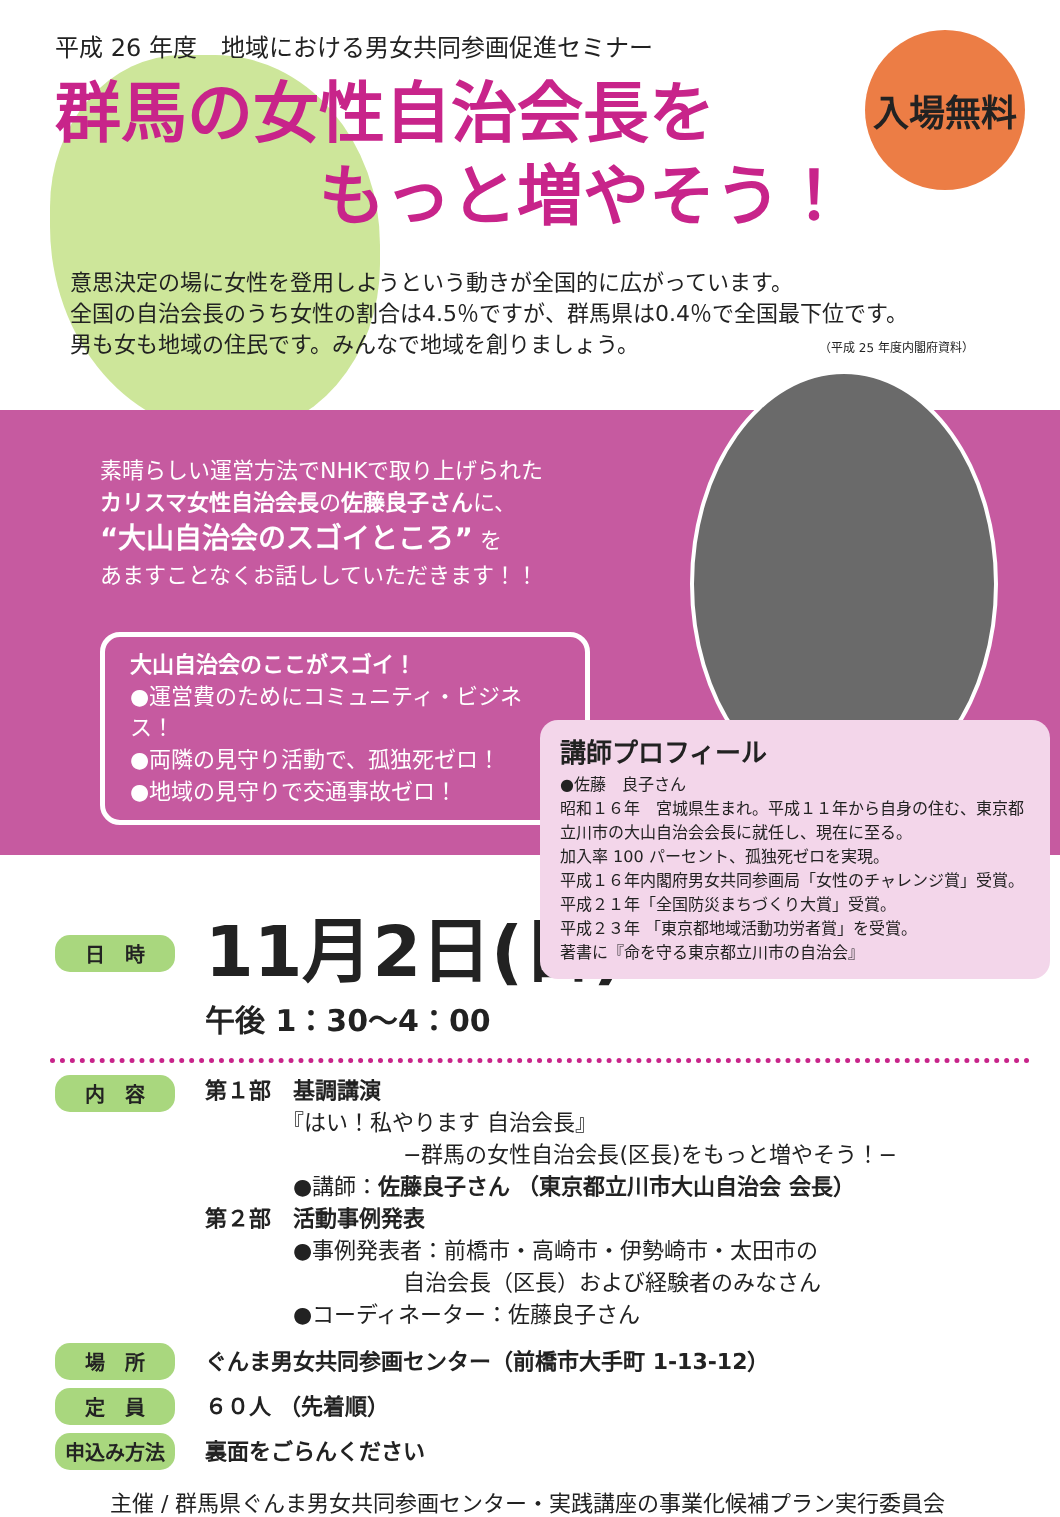入場無料
平成 26 年度　地域における男女共同参画促進セミナー
群馬の女性自治会長を
　　　　もっと増やそう！
意思決定の場に女性を登用しようという動きが全国的に広がっています。
全国の自治会長のうち女性の割合は4.5％ですが、群馬県は0.4％で全国最下位です。
男も女も地域の住民です。みんなで地域を創りましょう。 （平成 25 年度内閣府資料）
素晴らしい運営方法でNHKで取り上げられた
カリスマ女性自治会長の佐藤良子さんに、
“大山自治会のスゴイところ” を
あますことなくお話ししていただきます！！
大山自治会のここがスゴイ！
●運営費のためにコミュニティ・ビジネス！
●両隣の見守り活動で、孤独死ゼロ！
●地域の見守りで交通事故ゼロ！
講師プロフィール
●佐藤　良子さん
昭和１６年　宮城県生まれ。平成１１年から自身の住む、東京都立川市の大山自治会会長に就任し、現在に至る。
加入率 100 パーセント、孤独死ゼロを実現。
平成１６年内閣府男女共同参画局「女性のチャレンジ賞」受賞。
平成２１年「全国防災まちづくり大賞」受賞。
平成２３年 「東京都地域活動功労者賞」を受賞。
著書に『命を守る東京都立川市の自治会』
日　時
11月2日(日)
午後 1：30〜4：00
内　容
第１部　基調講演
　　　　『はい！私やります 自治会長』
　　　　　　　　　−群馬の女性自治会長(区長)をもっと増やそう！−
　　　　●講師：佐藤良子さん （東京都立川市大山自治会 会長）
第２部　活動事例発表
　　　　●事例発表者：前橋市・高崎市・伊勢崎市・太田市の
　　　　　　　　　自治会長（区長）および経験者のみなさん
　　　　●コーディネーター：佐藤良子さん
場　所 ぐんま男女共同参画センター（前橋市大手町 1-13-12）
定　員 ６０人 （先着順）
申込み方法 裏面をごらんください
主催 / 群馬県ぐんま男女共同参画センター・実践講座の事業化候補プラン実行委員会